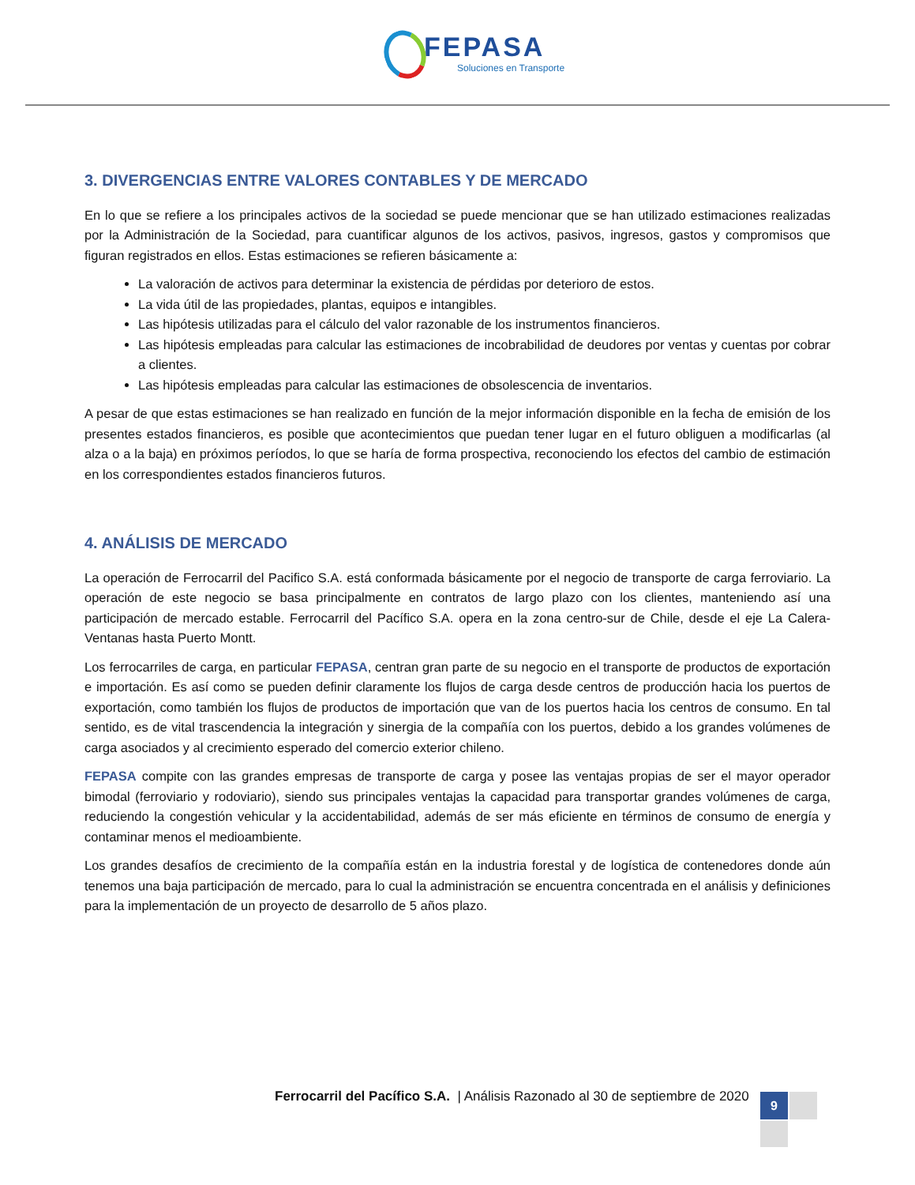FEPASA
Soluciones en Transporte
3. DIVERGENCIAS ENTRE VALORES CONTABLES Y DE MERCADO
En lo que se refiere a los principales activos de la sociedad se puede mencionar que se han utilizado estimaciones realizadas por la Administración de la Sociedad, para cuantificar algunos de los activos, pasivos, ingresos, gastos y compromisos que figuran registrados en ellos. Estas estimaciones se refieren básicamente a:
La valoración de activos para determinar la existencia de pérdidas por deterioro de estos.
La vida útil de las propiedades, plantas, equipos e intangibles.
Las hipótesis utilizadas para el cálculo del valor razonable de los instrumentos financieros.
Las hipótesis empleadas para calcular las estimaciones de incobrabilidad de deudores por ventas y cuentas por cobrar a clientes.
Las hipótesis empleadas para calcular las estimaciones de obsolescencia de inventarios.
A pesar de que estas estimaciones se han realizado en función de la mejor información disponible en la fecha de emisión de los presentes estados financieros, es posible que acontecimientos que puedan tener lugar en el futuro obliguen a modificarlas (al alza o a la baja) en próximos períodos, lo que se haría de forma prospectiva, reconociendo los efectos del cambio de estimación en los correspondientes estados financieros futuros.
4. ANÁLISIS DE MERCADO
La operación de Ferrocarril del Pacifico S.A. está conformada básicamente por el negocio de transporte de carga ferroviario. La operación de este negocio se basa principalmente en contratos de largo plazo con los clientes, manteniendo así una participación de mercado estable. Ferrocarril del Pacífico S.A. opera en la zona centro-sur de Chile, desde el eje La Calera-Ventanas hasta Puerto Montt.
Los ferrocarriles de carga, en particular FEPASA, centran gran parte de su negocio en el transporte de productos de exportación e importación. Es así como se pueden definir claramente los flujos de carga desde centros de producción hacia los puertos de exportación, como también los flujos de productos de importación que van de los puertos hacia los centros de consumo. En tal sentido, es de vital trascendencia la integración y sinergia de la compañía con los puertos, debido a los grandes volúmenes de carga asociados y al crecimiento esperado del comercio exterior chileno.
FEPASA compite con las grandes empresas de transporte de carga y posee las ventajas propias de ser el mayor operador bimodal (ferroviario y rodoviario), siendo sus principales ventajas la capacidad para transportar grandes volúmenes de carga, reduciendo la congestión vehicular y la accidentabilidad, además de ser más eficiente en términos de consumo de energía y contaminar menos el medioambiente.
Los grandes desafíos de crecimiento de la compañía están en la industria forestal y de logística de contenedores donde aún tenemos una baja participación de mercado, para lo cual la administración se encuentra concentrada en el análisis y definiciones para la implementación de un proyecto de desarrollo de 5 años plazo.
Ferrocarril del Pacífico S.A. | Análisis Razonado al 30 de septiembre de 2020
9